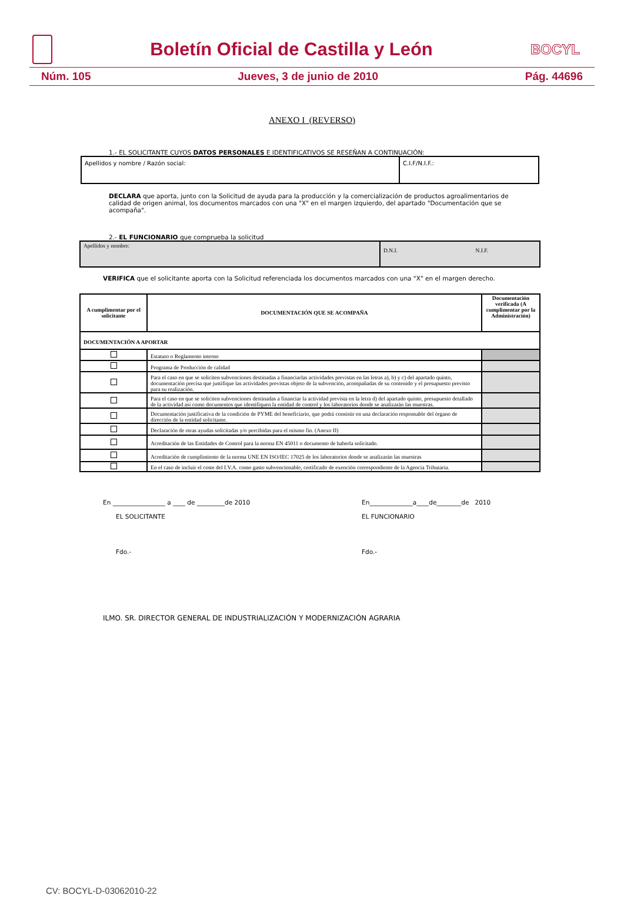Boletín Oficial de Castilla y León
BOCYL
Núm. 105 Jueves, 3 de junio de 2010 Pág. 44696
ANEXO I (REVERSO)
1.- EL SOLICITANTE CUYOS DATOS PERSONALES E IDENTIFICATIVOS SE RESEÑAN A CONTINUACIÓN:
| Apellidos y nombre / Razón social: | C.I.F/N.I.F.: |
DECLARA que aporta, junto con la Solicitud de ayuda para la producción y la comercialización de productos agroalimentarios de calidad de origen animal, los documentos marcados con una "X" en el margen izquierdo, del apartado "Documentación que se acompaña".
2.- EL FUNCIONARIO que comprueba la solicitud
| Apellidos y nombre: | D.N.I. N.I.F. |
VERIFICA que el solicitante aporta con la Solicitud referenciada los documentos marcados con una "X" en el margen derecho.
| A cumplimentar por el solicitante | DOCUMENTACIÓN QUE SE ACOMPAÑA | Documentación verificada (A cumplimentar por la Administración) |
| --- | --- | --- |
| DOCUMENTACIÓN A APORTAR | | |
| | Estatuto o Reglamento interno | |
| | Programa de Producción de calidad | |
| | Para el caso en que se soliciten subvenciones destinadas a financiarlas actividades previstas en las letras a), b) y c) del apartado quinto, documentación precisa que justifique las actividades previstas objeto de la subvención, acompañadas de su contenido y el presupuesto previsto para su realización. | |
| | Para el caso en que se soliciten subvenciones destinadas a financiar la actividad prevista en la letra d) del apartado quinto, presupuesto detallado de la actividad así como documentos que identifiquen la entidad de control y los laboratorios donde se analizarán las muestras. | |
| | Documentación justificativa de la condición de PYME del beneficiario, que podrá consistir en una declaración responsable del órgano de dirección de la entidad solicitante. | |
| | Declaración de otras ayudas solicitadas y/o percibidas para el mismo fin. (Anexo II) | |
| | Acreditación de las Entidades de Control para la norma EN 45011 o documento de haberla solicitado. | |
| | Acreditación de cumplimiento de la norma UNE EN ISO/IEC 17025 de los laboratorios donde se analizarán las muestras | |
| | En el caso de incluir el coste del I.V.A. como gasto subvencionable, certificado de exención correspondiente de la Agencia Tributaria. | |
En _________________ a ____ de _________de 2010
EL SOLICITANTE
Fdo.-
En______________a____de________de 2010
EL FUNCIONARIO
Fdo.-
ILMO. SR. DIRECTOR GENERAL DE INDUSTRIALIZACIÓN Y MODERNIZACIÓN AGRARIA
CV: BOCYL-D-03062010-22